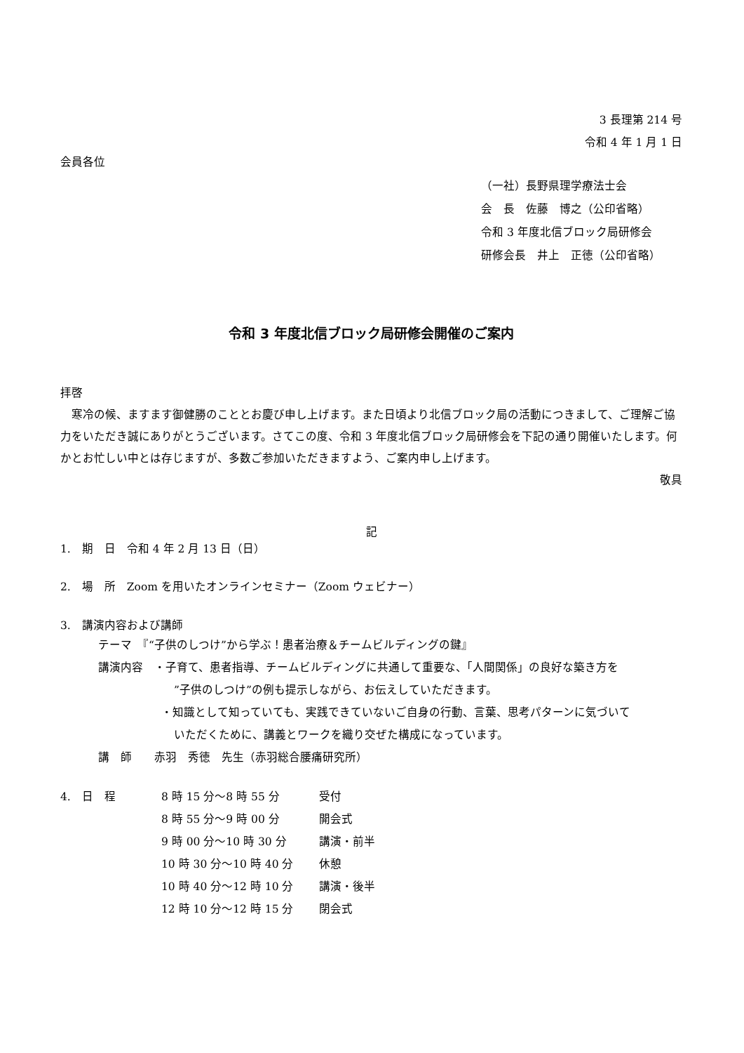3 長理第 214 号
令和 4 年 1 月 1 日
会員各位
（一社）長野県理学療法士会
会　長　佐藤　博之（公印省略）
令和 3 年度北信ブロック局研修会
研修会長　井上　正徳（公印省略）
令和 3 年度北信ブロック局研修会開催のご案内
拝啓
　寒冷の候、ますます御健勝のこととお慶び申し上げます。また日頃より北信ブロック局の活動につきまして、ご理解ご協力をいただき誠にありがとうございます。さてこの度、令和 3 年度北信ブロック局研修会を下記の通り開催いたします。何かとお忙しい中とは存じますが、多数ご参加いただきますよう、ご案内申し上げます。
敬具
記
1.　期　日　令和 4 年 2 月 13 日（日）
2.　場　所　Zoom を用いたオンラインセミナー（Zoom ウェビナー）
3.　講演内容および講師
テーマ　『“子供のしつけ”から学ぶ！患者治療＆チームビルディングの鍵』
講演内容　・子育て、患者指導、チームビルディングに共通して重要な、「人間関係」の良好な築き方を
”子供のしつけ”の例も提示しながら、お伝えしていただきます。
・知識として知っていても、実践できていないご自身の行動、言葉、思考パターンに気づいて
いただくために、講義とワークを織り交ぜた構成になっています。
講　師　　赤羽　秀徳　先生（赤羽総合腰痛研究所）
| 4. 日 程 | 8 時 15 分～8 時 55 分 | 受付 |
| | 8 時 55 分～9 時 00 分 | 開会式 |
| | 9 時 00 分～10 時 30 分 | 講演・前半 |
| | 10 時 30 分～10 時 40 分 | 休憩 |
| | 10 時 40 分～12 時 10 分 | 講演・後半 |
| | 12 時 10 分～12 時 15 分 | 閉会式 |